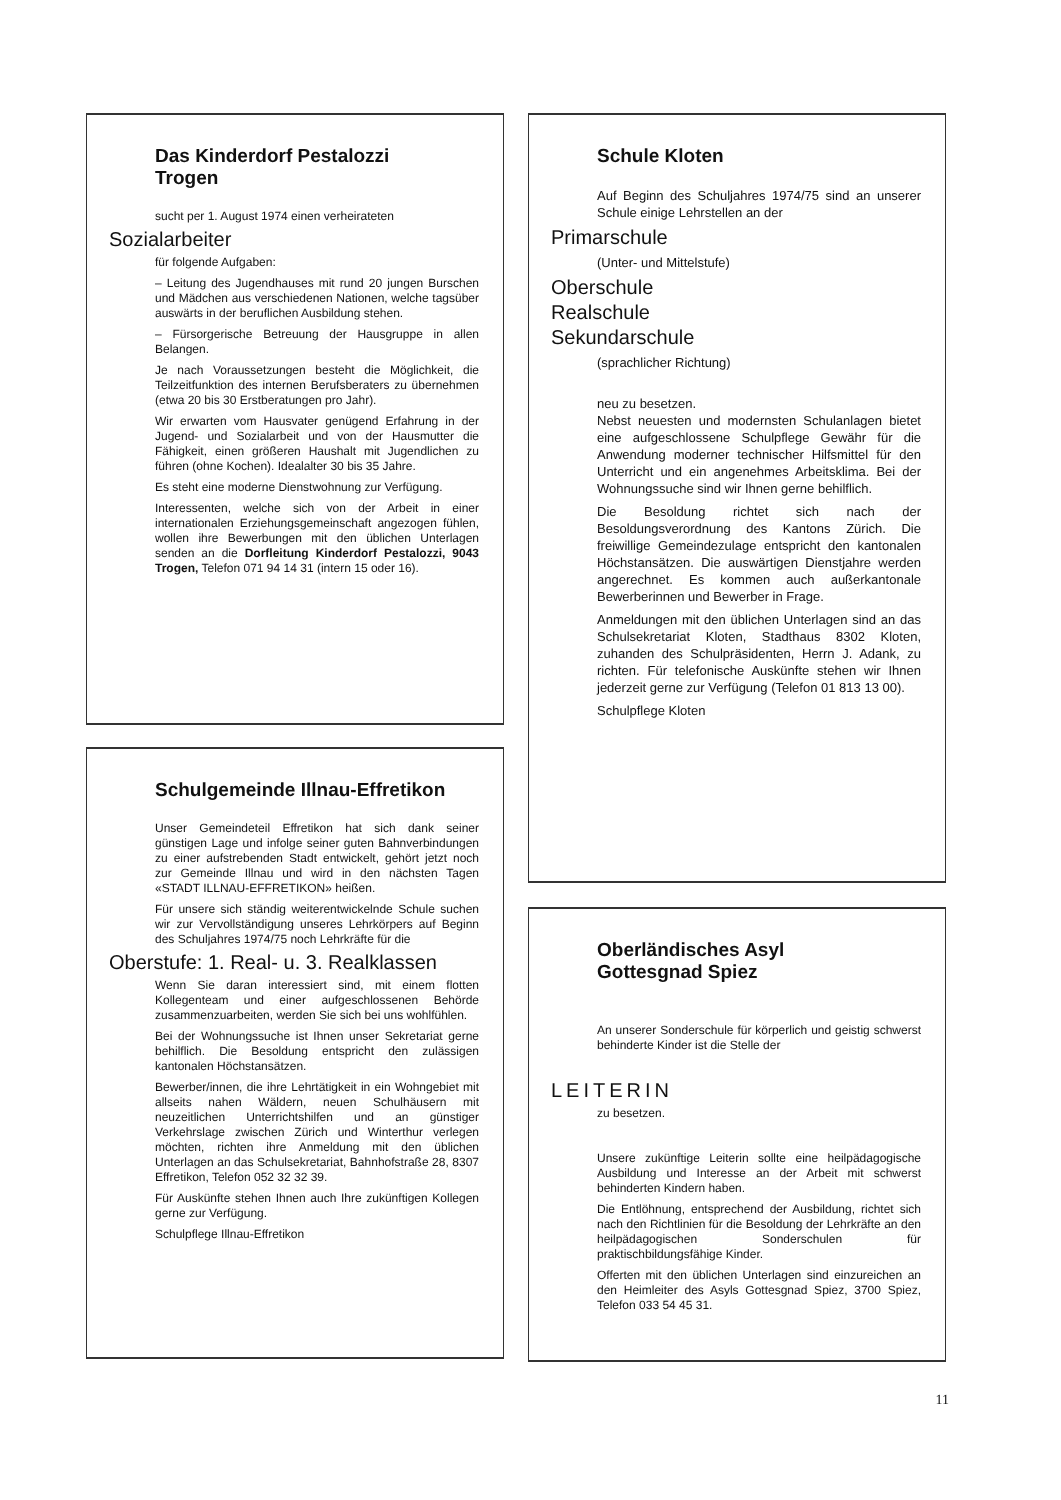Das Kinderdorf Pestalozzi
Trogen
sucht per 1. August 1974 einen verheirateten
Sozialarbeiter
für folgende Aufgaben:
– Leitung des Jugendhauses mit rund 20 jungen Burschen und Mädchen aus verschiedenen Nationen, welche tagsüber auswärts in der beruflichen Ausbildung stehen.
– Fürsorgerische Betreuung der Hausgruppe in allen Belangen.
Je nach Voraussetzungen besteht die Möglichkeit, die Teilzeitfunktion des internen Berufsberaters zu übernehmen (etwa 20 bis 30 Erstberatungen pro Jahr).
Wir erwarten vom Hausvater genügend Erfahrung in der Jugend- und Sozialarbeit und von der Hausmutter die Fähigkeit, einen größeren Haushalt mit Jugendlichen zu führen (ohne Kochen). Idealalter 30 bis 35 Jahre.
Es steht eine moderne Dienstwohnung zur Verfügung.
Interessenten, welche sich von der Arbeit in einer internationalen Erziehungsgemeinschaft angezogen fühlen, wollen ihre Bewerbungen mit den üblichen Unterlagen senden an die Dorfleitung Kinderdorf Pestalozzi, 9043 Trogen, Telefon 071 94 14 31 (intern 15 oder 16).
Schulgemeinde Illnau-Effretikon
Unser Gemeindeteil Effretikon hat sich dank seiner günstigen Lage und infolge seiner guten Bahnverbindungen zu einer aufstrebenden Stadt entwickelt, gehört jetzt noch zur Gemeinde Illnau und wird in den nächsten Tagen «STADT ILLNAU-EFFRETIKON» heißen.
Für unsere sich ständig weiterentwickelnde Schule suchen wir zur Vervollständigung unseres Lehrkörpers auf Beginn des Schuljahres 1974/75 noch Lehrkräfte für die
Oberstufe: 1. Real- u. 3. Realklassen
Wenn Sie daran interessiert sind, mit einem flotten Kollegenteam und einer aufgeschlossenen Behörde zusammenzuarbeiten, werden Sie sich bei uns wohlfühlen.
Bei der Wohnungssuche ist Ihnen unser Sekretariat gerne behilflich. Die Besoldung entspricht den zulässigen kantonalen Höchstansätzen.
Bewerber/innen, die ihre Lehrtätigkeit in ein Wohngebiet mit allseits nahen Wäldern, neuen Schulhäusern mit neuzeitlichen Unterrichtshilfen und an günstiger Verkehrslage zwischen Zürich und Winterthur verlegen möchten, richten ihre Anmeldung mit den üblichen Unterlagen an das Schulsekretariat, Bahnhofstraße 28, 8307 Effretikon, Telefon 052 32 32 39.
Für Auskünfte stehen Ihnen auch Ihre zukünftigen Kollegen gerne zur Verfügung.
Schulpflege Illnau-Effretikon
Schule Kloten
Auf Beginn des Schuljahres 1974/75 sind an unserer Schule einige Lehrstellen an der
Primarschule
(Unter- und Mittelstufe)
Oberschule
Realschule
Sekundarschule
(sprachlicher Richtung)
neu zu besetzen.
Nebst neuesten und modernsten Schulanlagen bietet eine aufgeschlossene Schulpflege Gewähr für die Anwendung moderner technischer Hilfsmittel für den Unterricht und ein angenehmes Arbeitsklima. Bei der Wohnungssuche sind wir Ihnen gerne behilflich.
Die Besoldung richtet sich nach der Besoldungsverordnung des Kantons Zürich. Die freiwillige Gemeindezulage entspricht den kantonalen Höchstansätzen. Die auswärtigen Dienstjahre werden angerechnet. Es kommen auch außerkantonale Bewerberinnen und Bewerber in Frage.
Anmeldungen mit den üblichen Unterlagen sind an das Schulsekretariat Kloten, Stadthaus 8302 Kloten, zuhanden des Schulpräsidenten, Herrn J. Adank, zu richten. Für telefonische Auskünfte stehen wir Ihnen jederzeit gerne zur Verfügung (Telefon 01 813 13 00).
Schulpflege Kloten
Oberländisches Asyl
Gottesgnad Spiez
An unserer Sonderschule für körperlich und geistig schwerst behinderte Kinder ist die Stelle der
LEITERIN
zu besetzen.
Unsere zukünftige Leiterin sollte eine heilpädagogische Ausbildung und Interesse an der Arbeit mit schwerst behinderten Kindern haben.
Die Entlöhnung, entsprechend der Ausbildung, richtet sich nach den Richtlinien für die Besoldung der Lehrkräfte an den heilpädagogischen Sonderschulen für praktischbildungsfähige Kinder.
Offerten mit den üblichen Unterlagen sind einzureichen an den Heimleiter des Asyls Gottesgnad Spiez, 3700 Spiez, Telefon 033 54 45 31.
11